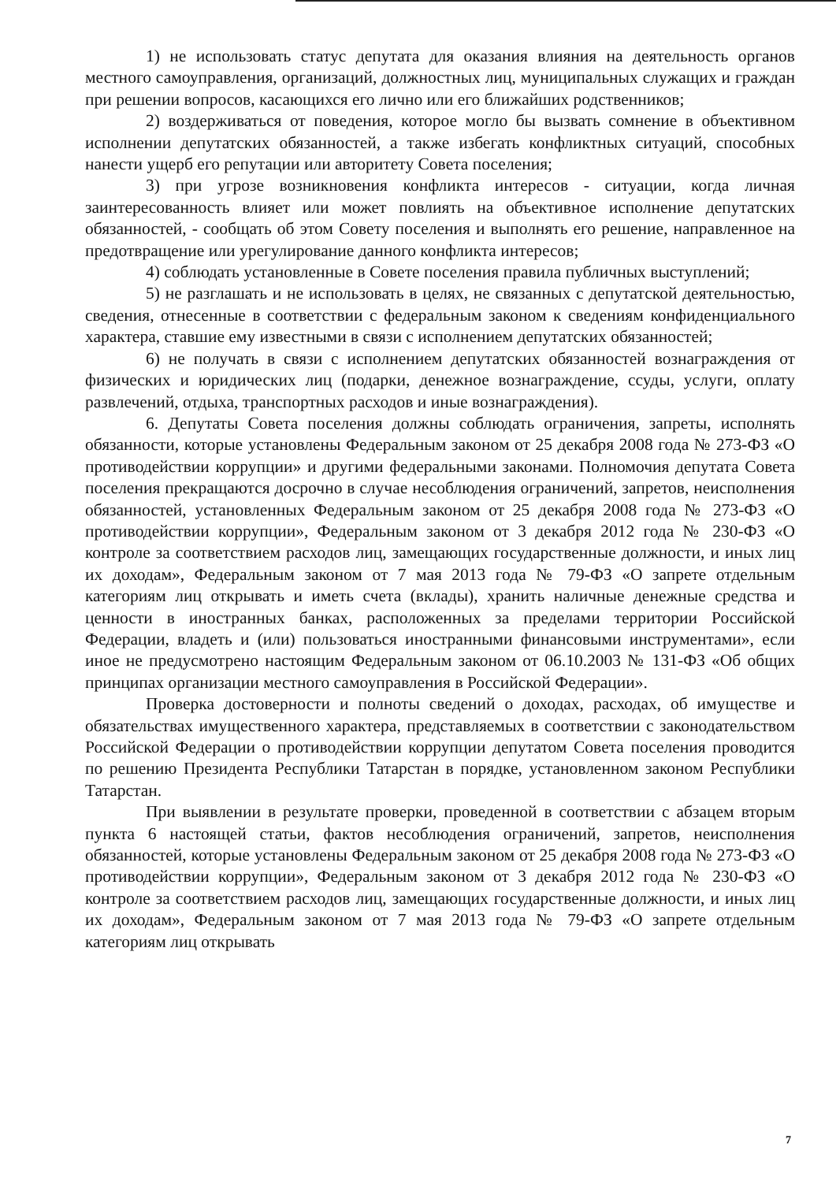1) не использовать статус депутата для оказания влияния на деятельность органов местного самоуправления, организаций, должностных лиц, муниципальных служащих и граждан при решении вопросов, касающихся его лично или его ближайших родственников;
2) воздерживаться от поведения, которое могло бы вызвать сомнение в объективном исполнении депутатских обязанностей, а также избегать конфликтных ситуаций, способных нанести ущерб его репутации или авторитету Совета поселения;
3) при угрозе возникновения конфликта интересов - ситуации, когда личная заинтересованность влияет или может повлиять на объективное исполнение депутатских обязанностей, - сообщать об этом Совету поселения и выполнять его решение, направленное на предотвращение или урегулирование данного конфликта интересов;
4) соблюдать установленные в Совете поселения правила публичных выступлений;
5) не разглашать и не использовать в целях, не связанных с депутатской деятельностью, сведения, отнесенные в соответствии с федеральным законом к сведениям конфиденциального характера, ставшие ему известными в связи с исполнением депутатских обязанностей;
6) не получать в связи с исполнением депутатских обязанностей вознаграждения от физических и юридических лиц (подарки, денежное вознаграждение, ссуды, услуги, оплату развлечений, отдыха, транспортных расходов и иные вознаграждения).
6. Депутаты Совета поселения должны соблюдать ограничения, запреты, исполнять обязанности, которые установлены Федеральным законом от 25 декабря 2008 года № 273-ФЗ «О противодействии коррупции» и другими федеральными законами. Полномочия депутата Совета поселения прекращаются досрочно в случае несоблюдения ограничений, запретов, неисполнения обязанностей, установленных Федеральным законом от 25 декабря 2008 года № 273-ФЗ «О противодействии коррупции», Федеральным законом от 3 декабря 2012 года № 230-ФЗ «О контроле за соответствием расходов лиц, замещающих государственные должности, и иных лиц их доходам», Федеральным законом от 7 мая 2013 года № 79-ФЗ «О запрете отдельным категориям лиц открывать и иметь счета (вклады), хранить наличные денежные средства и ценности в иностранных банках, расположенных за пределами территории Российской Федерации, владеть и (или) пользоваться иностранными финансовыми инструментами», если иное не предусмотрено настоящим Федеральным законом от 06.10.2003 № 131-ФЗ «Об общих принципах организации местного самоуправления в Российской Федерации».
Проверка достоверности и полноты сведений о доходах, расходах, об имуществе и обязательствах имущественного характера, представляемых в соответствии с законодательством Российской Федерации о противодействии коррупции депутатом Совета поселения проводится по решению Президента Республики Татарстан в порядке, установленном законом Республики Татарстан.
При выявлении в результате проверки, проведенной в соответствии с абзацем вторым пункта 6 настоящей статьи, фактов несоблюдения ограничений, запретов, неисполнения обязанностей, которые установлены Федеральным законом от 25 декабря 2008 года № 273-ФЗ «О противодействии коррупции», Федеральным законом от 3 декабря 2012 года № 230-ФЗ «О контроле за соответствием расходов лиц, замещающих государственные должности, и иных лиц их доходам», Федеральным законом от 7 мая 2013 года № 79-ФЗ «О запрете отдельным категориям лиц открывать
7